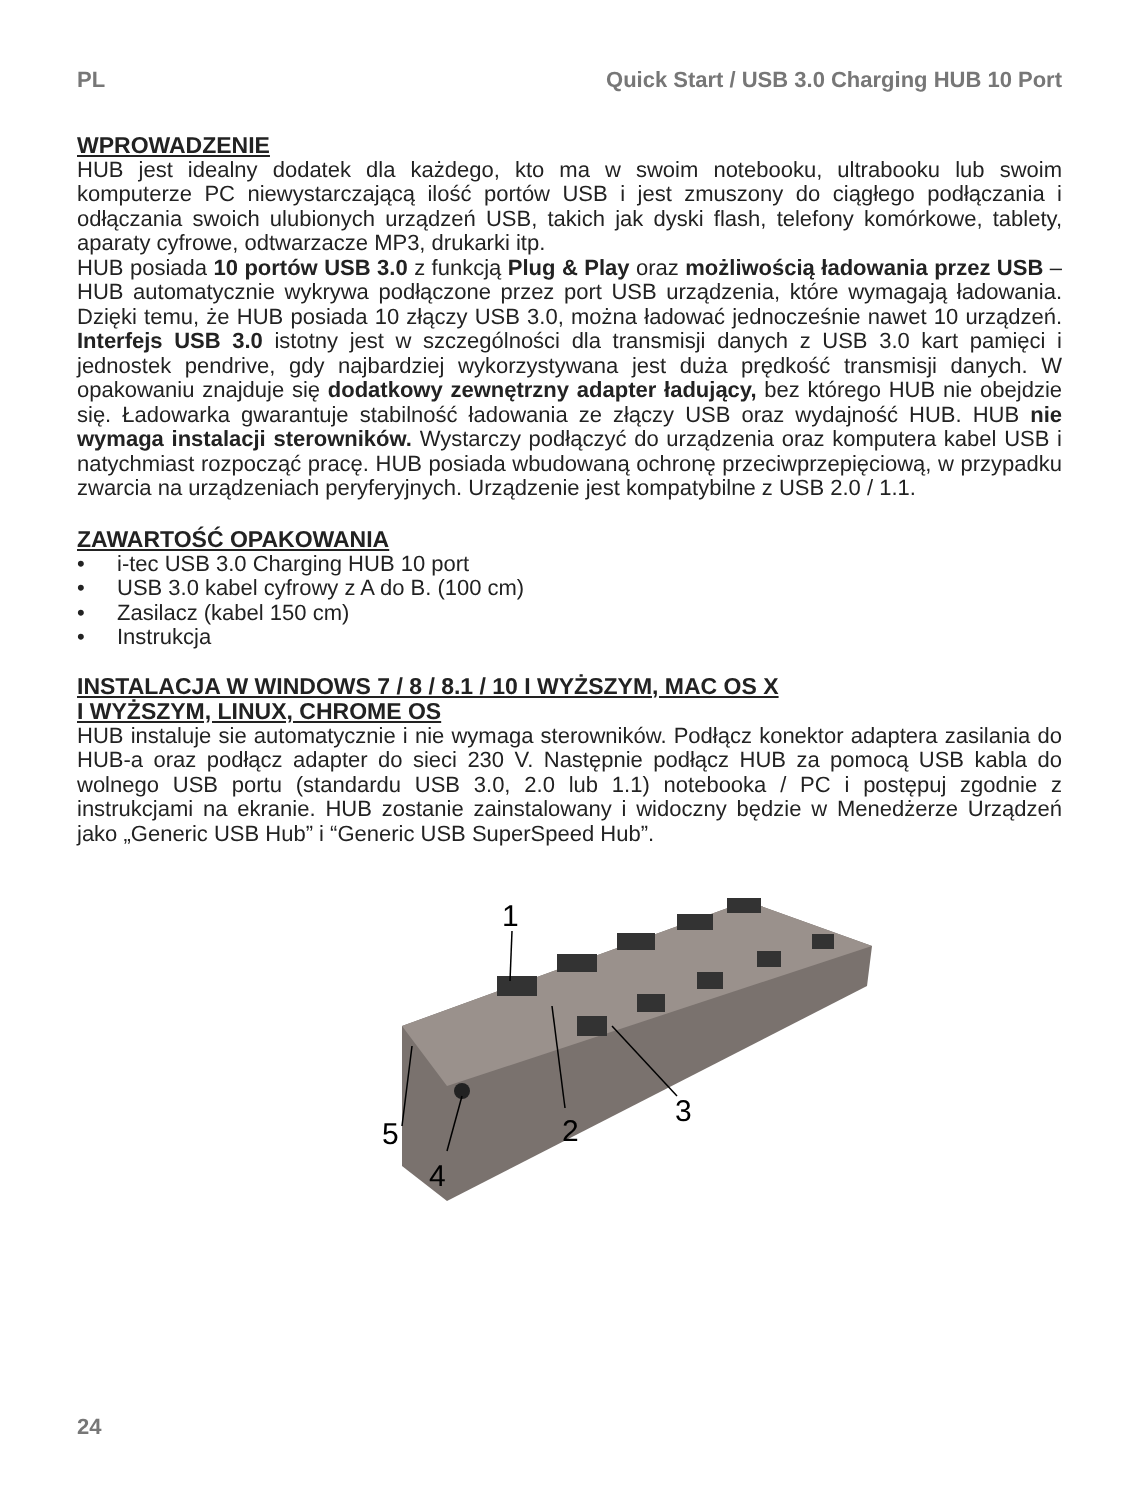PL Quick Start / USB 3.0 Charging HUB 10 Port
WPROWADZENIE
HUB jest idealny dodatek dla każdego, kto ma w swoim notebooku, ultrabooku lub swoim komputerze PC niewystarczającą ilość portów USB i jest zmuszony do ciągłego podłączania i odłączania swoich ulubionych urządzeń USB, takich jak dyski flash, telefony komórkowe, tablety, aparaty cyfrowe, odtwarzacze MP3, drukarki itp.
HUB posiada 10 portów USB 3.0 z funkcją Plug & Play oraz możliwością ładowania przez USB – HUB automatycznie wykrywa podłączone przez port USB urządzenia, które wymagają ładowania. Dzięki temu, że HUB posiada 10 złączy USB 3.0, można ładować jednocześnie nawet 10 urządzeń. Interfejs USB 3.0 istotny jest w szczególności dla transmisji danych z USB 3.0 kart pamięci i jednostek pendrive, gdy najbardziej wykorzystywana jest duża prędkość transmisji danych. W opakowaniu znajduje się dodatkowy zewnętrzny adapter ładujący, bez którego HUB nie obejdzie się. Ładowarka gwarantuje stabilność ładowania ze złączy USB oraz wydajność HUB. HUB nie wymaga instalacji sterowników. Wystarczy podłączyć do urządzenia oraz komputera kabel USB i natychmiast rozpocząć pracę. HUB posiada wbudowaną ochronę przeciwprzepięciową, w przypadku zwarcia na urządzeniach peryferyjnych. Urządzenie jest kompatybilne z USB 2.0 / 1.1.
ZAWARTOŚĆ OPAKOWANIA
• i-tec USB 3.0 Charging HUB 10 port
• USB 3.0 kabel cyfrowy z A do B. (100 cm)
• Zasilacz (kabel 150 cm)
• Instrukcja
INSTALACJA W WINDOWS 7 / 8 / 8.1 / 10 I WYŻSZYM, MAC OS X
I WYŻSZYM, LINUX, CHROME OS
HUB instaluje sie automatycznie i nie wymaga sterowników. Podłącz konektor adaptera zasilania do HUB-a oraz podłącz adapter do sieci 230 V. Następnie podłącz HUB za pomocą USB kabla do wolnego USB portu (standardu USB 3.0, 2.0 lub 1.1) notebooka / PC i postępuj zgodnie z instrukcjami na ekranie. HUB zostanie zainstalowany i widoczny będzie w Menedżerze Urządzeń jako „Generic USB Hub” i “Generic USB SuperSpeed Hub”.
1
2
3
4
5
24